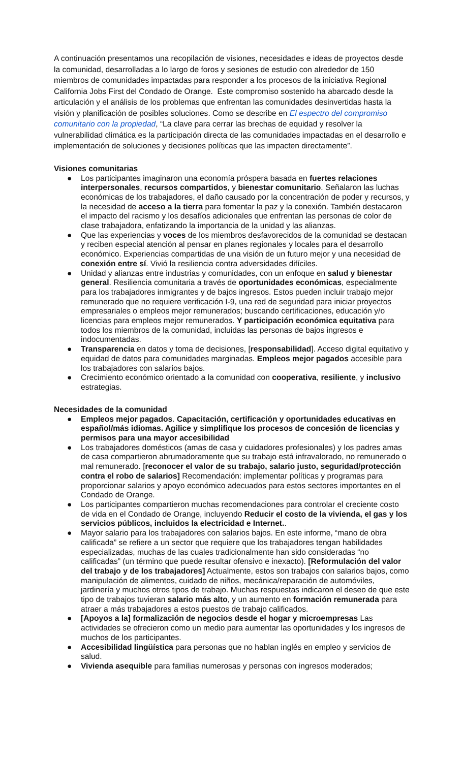A continuación presentamos una recopilación de visiones, necesidades e ideas de proyectos desde la comunidad, desarrolladas a lo largo de foros y sesiones de estudio con alrededor de 150 miembros de comunidades impactadas para responder a los procesos de la iniciativa Regional California Jobs First del Condado de Orange. Este compromiso sostenido ha abarcado desde la articulación y el análisis de los problemas que enfrentan las comunidades desinvertidas hasta la visión y planificación de posibles soluciones. Como se describe en El espectro del compromiso comunitario con la propiedad, “La clave para cerrar las brechas de equidad y resolver la vulnerabilidad climática es la participación directa de las comunidades impactadas en el desarrollo e implementación de soluciones y decisiones políticas que las impacten directamente”.
Visiones comunitarias
● Los participantes imaginaron una economía próspera basada en fuertes relaciones interpersonales, recursos compartidos, y bienestar comunitario. Señalaron las luchas económicas de los trabajadores, el daño causado por la concentración de poder y recursos, y la necesidad de acceso a la tierra para fomentar la paz y la conexión. También destacaron el impacto del racismo y los desafíos adicionales que enfrentan las personas de color de clase trabajadora, enfatizando la importancia de la unidad y las alianzas.
● Que las experiencias y voces de los miembros desfavorecidos de la comunidad se destacan y reciben especial atención al pensar en planes regionales y locales para el desarrollo económico. Experiencias compartidas de una visión de un futuro mejor y una necesidad de conexión entre sí. Vivió la resiliencia contra adversidades difíciles.
● Unidad y alianzas entre industrias y comunidades, con un enfoque en salud y bienestar general. Resiliencia comunitaria a través de oportunidades económicas, especialmente para los trabajadores inmigrantes y de bajos ingresos. Estos pueden incluir trabajo mejor remunerado que no requiere verificación I-9, una red de seguridad para iniciar proyectos empresariales o empleos mejor remunerados; buscando certificaciones, educación y/o licencias para empleos mejor remunerados. Y participación económica equitativa para todos los miembros de la comunidad, incluidas las personas de bajos ingresos e indocumentadas.
● Transparencia en datos y toma de decisiones, [responsabilidad]. Acceso digital equitativo y equidad de datos para comunidades marginadas. Empleos mejor pagados accesible para los trabajadores con salarios bajos.
● Crecimiento económico orientado a la comunidad con cooperativa, resiliente, y inclusivo estrategias.
Necesidades de la comunidad
● Empleos mejor pagados. Capacitación, certificación y oportunidades educativas en español/más idiomas. Agilice y simplifique los procesos de concesión de licencias y permisos para una mayor accesibilidad
● Los trabajadores domésticos (amas de casa y cuidadores profesionales) y los padres amas de casa compartieron abrumadoramente que su trabajo está infravalorado, no remunerado o mal remunerado. [reconocer el valor de su trabajo, salario justo, seguridad/protección contra el robo de salarios] Recomendación: implementar políticas y programas para proporcionar salarios y apoyo económico adecuados para estos sectores importantes en el Condado de Orange.
● Los participantes compartieron muchas recomendaciones para controlar el creciente costo de vida en el Condado de Orange, incluyendo Reducir el costo de la vivienda, el gas y los servicios públicos, incluidos la electricidad e Internet..
● Mayor salario para los trabajadores con salarios bajos. En este informe, “mano de obra calificada” se refiere a un sector que requiere que los trabajadores tengan habilidades especializadas, muchas de las cuales tradicionalmente han sido consideradas “no calificadas” (un término que puede resultar ofensivo e inexacto). [Reformulación del valor del trabajo y de los trabajadores] Actualmente, estos son trabajos con salarios bajos, como manipulación de alimentos, cuidado de niños, mecánica/reparación de automóviles, jardinería y muchos otros tipos de trabajo. Muchas respuestas indicaron el deseo de que este tipo de trabajos tuvieran salario más alto, y un aumento en formación remunerada para atraer a más trabajadores a estos puestos de trabajo calificados.
● [Apoyos a la] formalización de negocios desde el hogar y microempresas Las actividades se ofrecieron como un medio para aumentar las oportunidades y los ingresos de muchos de los participantes.
● Accesibilidad lingüística para personas que no hablan inglés en empleo y servicios de salud.
● Vivienda asequible para familias numerosas y personas con ingresos moderados;